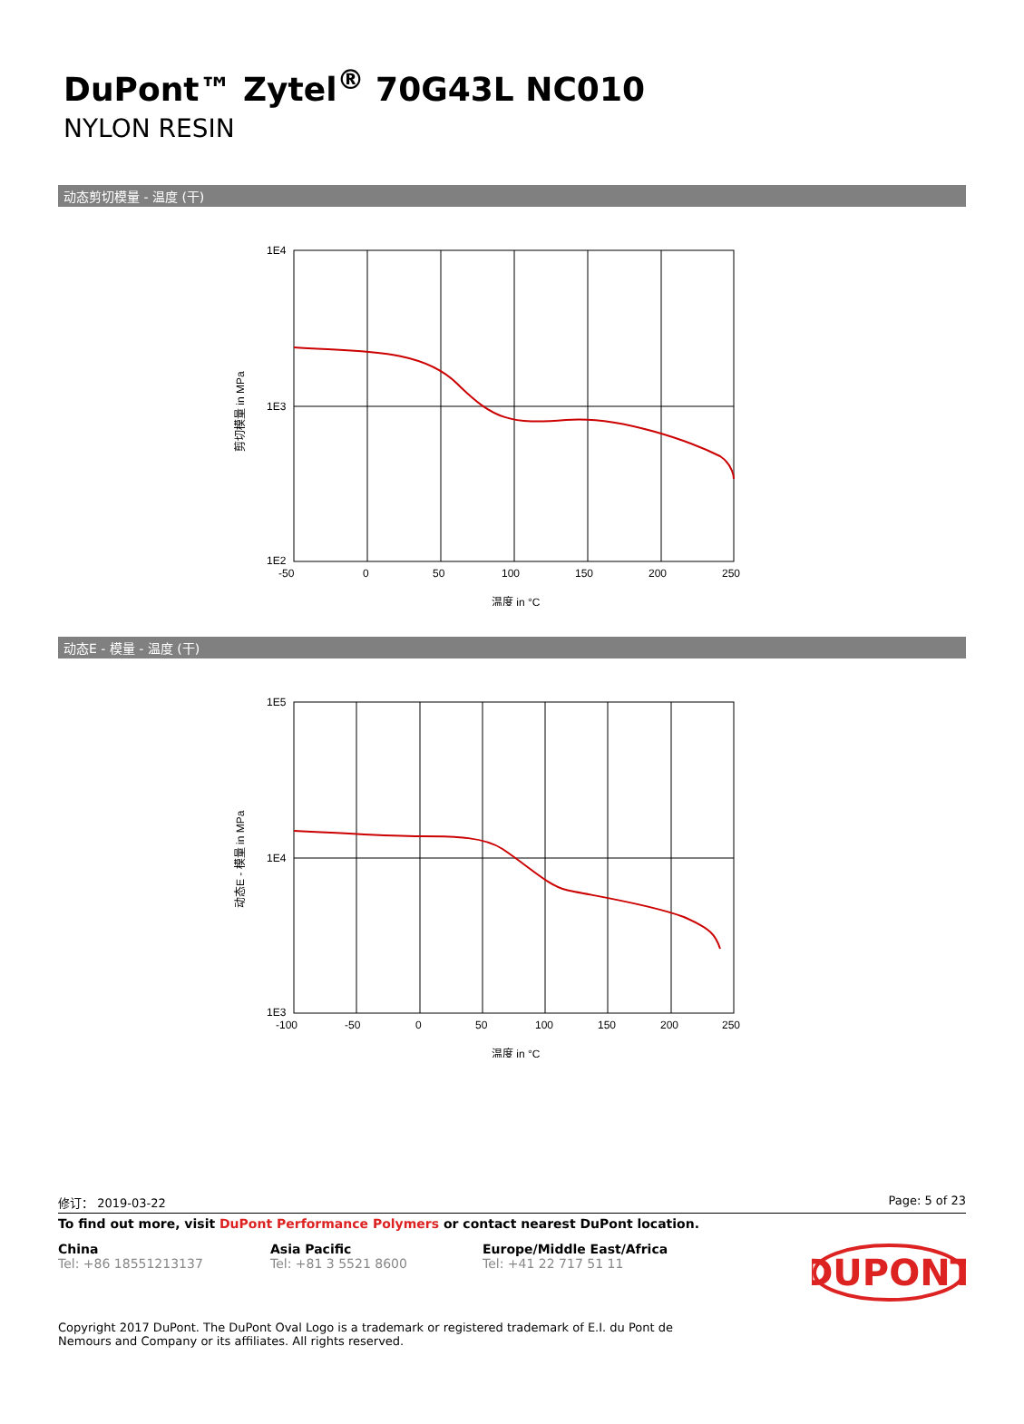DuPont™ Zytel<sup>®</sup> 70G43L NC010
NYLON RESIN
动态剪切模量 - 温度 (干)
1E4
1E3
1E2
-50
0
50
100
150
200
250
温度 in °C
剪切模量 in MPa
动态E - 模量 - 温度 (干)
1E5
1E4
1E3
-100
-50
0
50
100
150
200
250
温度 in °C
动态E - 模量 in MPa
修订： 2019-03-22 Page: 5 of 23
To find out more, visit DuPont Performance Polymers or contact nearest DuPont location.
China
Tel: +86 18551213137
Asia Pacific
Tel: +81 3 5521 8600
Europe/Middle East/Africa
Tel: +41 22 717 51 11
DUPONT
Copyright 2017 DuPont. The DuPont Oval Logo is a trademark or registered trademark of E.I. du Pont de Nemours and Company or its affiliates. All rights reserved.